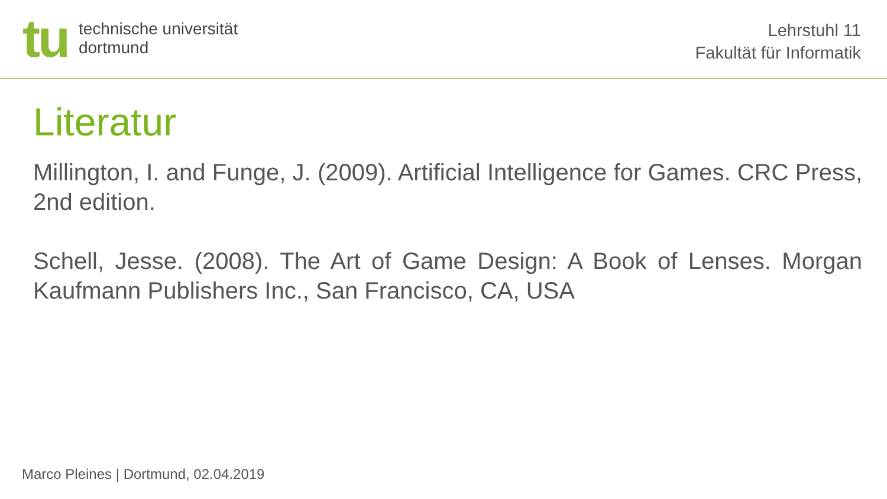tu
technische universität
dortmund
Lehrstuhl 11
Fakultät für Informatik
Literatur
Millington, I. and Funge, J. (2009). Artificial Intelligence for Games. CRC Press, 2nd edition.
Schell, Jesse. (2008). The Art of Game Design: A Book of Lenses. Morgan Kaufmann Publishers Inc., San Francisco, CA, USA
Marco Pleines | Dortmund, 02.04.2019